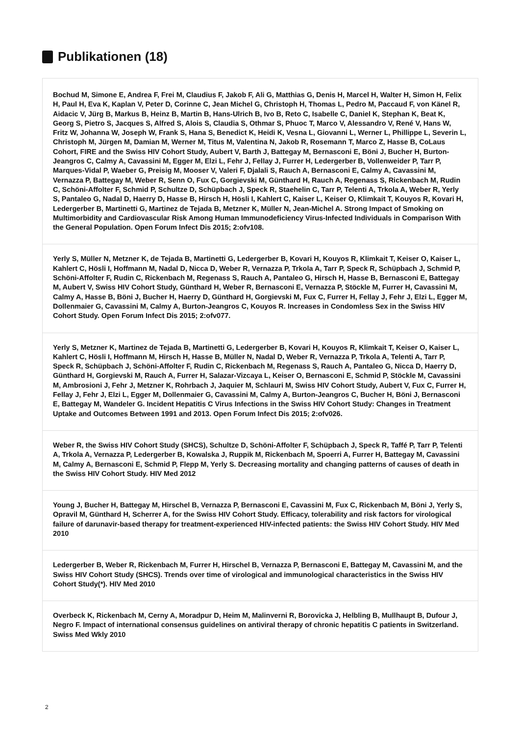Publikationen (18)
Bochud M, Simone E, Andrea F, Frei M, Claudius F, Jakob F, Ali G, Matthias G, Denis H, Marcel H, Walter H, Simon H, Felix H, Paul H, Eva K, Kaplan V, Peter D, Corinne C, Jean Michel G, Christoph H, Thomas L, Pedro M, Paccaud F, von Känel R, Aidacic V, Jürg B, Markus B, Heinz B, Martin B, Hans-Ulrich B, Ivo B, Reto C, Isabelle C, Daniel K, Stephan K, Beat K, Georg S, Pietro S, Jacques S, Alfred S, Alois S, Claudia S, Othmar S, Phuoc T, Marco V, Alessandro V, René V, Hans W, Fritz W, Johanna W, Joseph W, Frank S, Hana S, Benedict K, Heidi K, Vesna L, Giovanni L, Werner L, Phillippe L, Severin L, Christoph M, Jürgen M, Damian M, Werner M, Titus M, Valentina N, Jakob R, Rosemann T, Marco Z, Hasse B, CoLaus Cohort, FIRE and the Swiss HIV Cohort Study, Aubert V, Barth J, Battegay M, Bernasconi E, Böni J, Bucher H, Burton-Jeangros C, Calmy A, Cavassini M, Egger M, Elzi L, Fehr J, Fellay J, Furrer H, Ledergerber B, Vollenweider P, Tarr P, Marques-Vidal P, Waeber G, Preisig M, Mooser V, Valeri F, Djalali S, Rauch A, Bernasconi E, Calmy A, Cavassini M, Vernazza P, Battegay M, Weber R, Senn O, Fux C, Gorgievski M, Günthard H, Rauch A, Regenass S, Rickenbach M, Rudin C, Schöni-Affolter F, Schmid P, Schultze D, Schüpbach J, Speck R, Staehelin C, Tarr P, Telenti A, Trkola A, Weber R, Yerly S, Pantaleo G, Nadal D, Haerry D, Hasse B, Hirsch H, Hösli I, Kahlert C, Kaiser L, Keiser O, Klimkait T, Kouyos R, Kovari H, Ledergerber B, Martinetti G, Martinez de Tejada B, Metzner K, Müller N, Jean-Michel A. Strong Impact of Smoking on Multimorbidity and Cardiovascular Risk Among Human Immunodeficiency Virus-Infected Individuals in Comparison With the General Population. Open Forum Infect Dis 2015; 2:ofv108.
Yerly S, Müller N, Metzner K, de Tejada B, Martinetti G, Ledergerber B, Kovari H, Kouyos R, Klimkait T, Keiser O, Kaiser L, Kahlert C, Hösli I, Hoffmann M, Nadal D, Nicca D, Weber R, Vernazza P, Trkola A, Tarr P, Speck R, Schüpbach J, Schmid P, Schöni-Affolter F, Rudin C, Rickenbach M, Regenass S, Rauch A, Pantaleo G, Hirsch H, Hasse B, Bernasconi E, Battegay M, Aubert V, Swiss HIV Cohort Study, Günthard H, Weber R, Bernasconi E, Vernazza P, Stöckle M, Furrer H, Cavassini M, Calmy A, Hasse B, Böni J, Bucher H, Haerry D, Günthard H, Gorgievski M, Fux C, Furrer H, Fellay J, Fehr J, Elzi L, Egger M, Dollenmaier G, Cavassini M, Calmy A, Burton-Jeangros C, Kouyos R. Increases in Condomless Sex in the Swiss HIV Cohort Study. Open Forum Infect Dis 2015; 2:ofv077.
Yerly S, Metzner K, Martinez de Tejada B, Martinetti G, Ledergerber B, Kovari H, Kouyos R, Klimkait T, Keiser O, Kaiser L, Kahlert C, Hösli I, Hoffmann M, Hirsch H, Hasse B, Müller N, Nadal D, Weber R, Vernazza P, Trkola A, Telenti A, Tarr P, Speck R, Schüpbach J, Schöni-Affolter F, Rudin C, Rickenbach M, Regenass S, Rauch A, Pantaleo G, Nicca D, Haerry D, Günthard H, Gorgievski M, Rauch A, Furrer H, Salazar-Vizcaya L, Keiser O, Bernasconi E, Schmid P, Stöckle M, Cavassini M, Ambrosioni J, Fehr J, Metzner K, Rohrbach J, Jaquier M, Schlauri M, Swiss HIV Cohort Study, Aubert V, Fux C, Furrer H, Fellay J, Fehr J, Elzi L, Egger M, Dollenmaier G, Cavassini M, Calmy A, Burton-Jeangros C, Bucher H, Böni J, Bernasconi E, Battegay M, Wandeler G. Incident Hepatitis C Virus Infections in the Swiss HIV Cohort Study: Changes in Treatment Uptake and Outcomes Between 1991 and 2013. Open Forum Infect Dis 2015; 2:ofv026.
Weber R, the Swiss HIV Cohort Study (SHCS), Schultze D, Schöni-Affolter F, Schüpbach J, Speck R, Taffé P, Tarr P, Telenti A, Trkola A, Vernazza P, Ledergerber B, Kowalska J, Ruppik M, Rickenbach M, Spoerri A, Furrer H, Battegay M, Cavassini M, Calmy A, Bernasconi E, Schmid P, Flepp M, Yerly S. Decreasing mortality and changing patterns of causes of death in the Swiss HIV Cohort Study. HIV Med 2012
Young J, Bucher H, Battegay M, Hirschel B, Vernazza P, Bernasconi E, Cavassini M, Fux C, Rickenbach M, Böni J, Yerly S, Opravil M, Günthard H, Scherrer A, for the Swiss HIV Cohort Study. Efficacy, tolerability and risk factors for virological failure of darunavir-based therapy for treatment-experienced HIV-infected patients: the Swiss HIV Cohort Study. HIV Med 2010
Ledergerber B, Weber R, Rickenbach M, Furrer H, Hirschel B, Vernazza P, Bernasconi E, Battegay M, Cavassini M, and the Swiss HIV Cohort Study (SHCS). Trends over time of virological and immunological characteristics in the Swiss HIV Cohort Study(*). HIV Med 2010
Overbeck K, Rickenbach M, Cerny A, Moradpur D, Heim M, Malinverni R, Borovicka J, Helbling B, Mullhaupt B, Dufour J, Negro F. Impact of international consensus guidelines on antiviral therapy of chronic hepatitis C patients in Switzerland. Swiss Med Wkly 2010
2